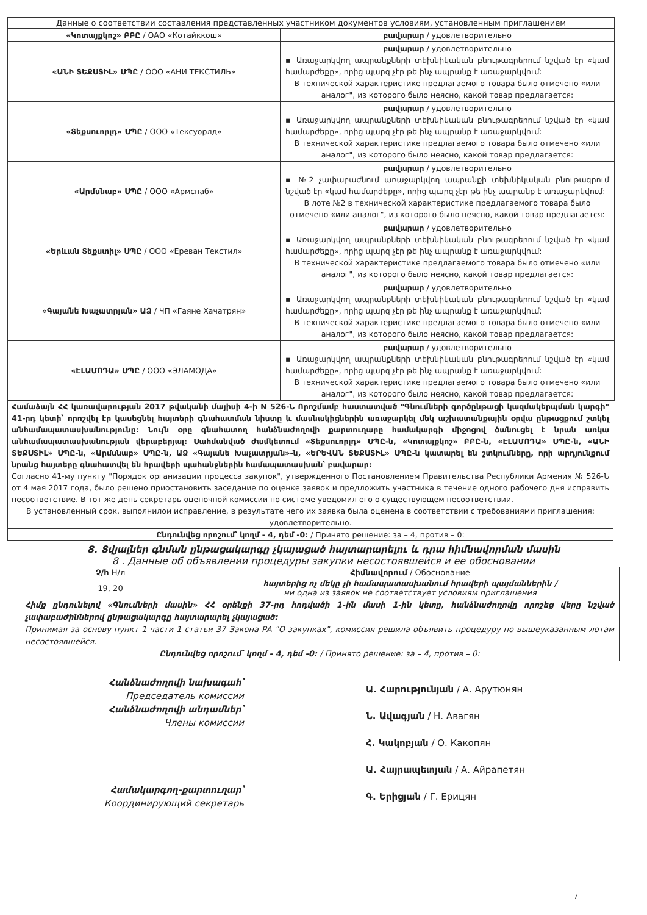| Данные о соответствии составления представленных участником документов условиям, установленным приглашением | |
| «Կոտայքկոշ» ԲԲԸ / ОАО «Котайккош» | բավարար / удовлетворительно |
| «ԱՆԻ ՏԵՔՍՏԻԼ» ՍՊԸ / ООО «АНИ ТЕКСТИЛЬ» | բավարար / удовлетворительно ▪ Առաջարկվող ապրանքների տեխնիկական բնութագրերում նշված էր «կամ համարժեքը», որից պարզ չէր թե ինչ ապրանք է առաջարկվում: В технической характеристике предлагаемого товара было отмечено «или аналог", из которого было неясно, какой товар предлагается: |
| «Տեքսուորլդ» ՍՊԸ / ООО «Тексуорлд» | բավարար / удовлетворительно ▪ Առաջարկվող ապրանքների տեխնիկական բնութագրերում նշված էր «կամ համարժեքը», որից պարզ չէր թե ինչ ապրանք է առաջարկվում: В технической характеристике предлагаемого товара было отмечено «или аналог", из которого было неясно, какой товар предлагается: |
| «Արմսնաբ» ՍՊԸ / ООО «Армснаб» | բավարար / удовлетворительно ▪ №2 չափաբաժնում առաջարկվող ապրանքի տեխնիկական բնութագրում նշված էր «կամ համարժեքը», որից պարզ չէր թե ինչ ապրանք է առաջարկվում: В лоте №2 в технической характеристике предлагаемого товара было отмечено «или аналог", из которого было неясно, какой товар предлагается: |
| «Երևան Տեքստիլ» ՍՊԸ / ООО «Ереван Текстил» | բավարար / удовлетворительно ▪ Առաջարկվող ապրանքների տեխնիկական բնութագրերում նշված էր «կամ համարժեքը», որից պարզ չէր թե ինչ ապրանք է առաջարկվում: В технической характеристике предлагаемого товара было отмечено «или аналог", из которого было неясно, какой товар предлагается: |
| «Գայանե Խաչատրյան» ԱՁ / ЧП «Гаяне Хачатрян» | բավարար / удовлетворительно ▪ Առաջարկվող ապրանքների տեխնիկական բնութագրերում նշված էր «կամ համարժեքը», որից պարզ չէր թե ինչ ապրանք է առաջարկվում: В технической характеристике предлагаемого товара было отмечено «или аналог", из которого было неясно, какой товар предлагается: |
| «ԷԼԱՄՈԴԱ» ՍՊԸ / ООО «ЭЛАМОДА» | բավարար / удовлетворительно ▪ Առաջարկվող ապրանքների տեխնիկական բնութագրերում նշված էր «կամ համարժեքը», որից պարզ չէր թե ինչ ապրանք է առաջարկվում: В технической характеристике предлагаемого товара было отмечено «или аналог", из которого было неясно, какой товар предлагается: |
Համաձայն ՀՀ կառավարության 2017 թվականի մայիսի 4-ի N 526-Ն Որոշմամբ հաստատված "Գնումների գործընթացի կազմակերպման կարգի" 41-րդ կետի՝ որոշվել էր կասեցնել հայտերի գնահատման նիստը և մասնակիցներին առաջարկել մեկ աշխատանքային օրվա ընթացքում շտկել անհամապատասխանությունը: Նույն օրը գնահատող հանձնաժողովի քարտուղարը համակարգի միջոցով ծանուցել է նրան առկա անհամապատասխանության վերաբերյալ: Սահմանված ժամկետում «Տեքսուորլդ» ՍՊԸ-ն, «Կոտայքկոշ» ԲԲԸ-ն, «ԷԼԱՄՈԴԱ» ՍՊԸ-ն, «ԱՆԻ ՏԵՔՍՏԻԼ» ՍՊԸ-ն, «Արմսնաբ» ՍՊԸ-ն, ԱՁ «Գայանե Խաչատրյան»-ն, «ԵՐԵՎԱՆ ՏԵՔՍՏԻԼ» ՍՊԸ-ն կատարել են շտկումները, որի արդյունքում նրանց հայտերը գնահատվել են հրավերի պահանջներին համապատասխան՝ բավարար:
Согласно 41-му пункту "Порядок организации процесса закупок", утвержденного Постановлением Правительства Республики Армения № 526-Ն от 4 мая 2017 года, было решено приостановить заседание по оценке заявок и предложить участника в течение одного рабочего дня исправить несоответствие. В тот же день секретарь оценочной комиссии по системе уведомил его о существующем несоответствии.
В установленный срок, выполнилои исправление, в результате чего их заявка была оценена в соответствии с требованиями приглашения: удовлетворительно.
Ընդունվեց որոշում՝ կողմ - 4, դեմ -0: / Принято решение: за – 4, против – 0:
8. Տվյալներ գնման ընթացակարգը չկայացած հայտարարելու և դրա հիմնավորման մասին
8 . Данные об объявлении процедуры закупки несостоявшейся и ее обосновании
| Չ/հ Н/л | Հիմնավորում / Обоснование |
| --- | --- |
| 19, 20 | հայտերից ոչ մեկը չի համապատասխանում հրավերի պայմաններին / ни одна из заявок не соответствует условиям приглашения |
| Հիմք ընդունելով «Գնումների մասին» ՀՀ օրենքի 37-րդ հոդվածի 1-ին մասի 1-ին կետը, հանձնաժողովը որոշեց վերը նշված չափաբաժիններով ընթացակարգը հայտարարել չկայացած: Принимая за основу пункт 1 части 1 статьи 37 Закона РА "О закупках", комиссия решила объявить процедуру по вышеуказанным лотам несостоявшейся. Ընդունվեց որոշում՝ կողմ - 4, դեմ -0: / Принято решение: за – 4, против – 0: | |
Հանձնաժողովի նախագահ՝
Председатель комиссии
Հանձնաժողովի անդամներ՝
Члены комиссии
Համակարգող-քարտուղար՝
Координирующий секретарь
Ա. Հարությունյան / А. Арутюнян
Ն. Ավագյան / Н. Авагян
Հ. Կակոբյան / О. Какопян
Ա. Հայրապետյան / А. Айрапетян
Գ. Երիցյան / Г. Ерицян
7